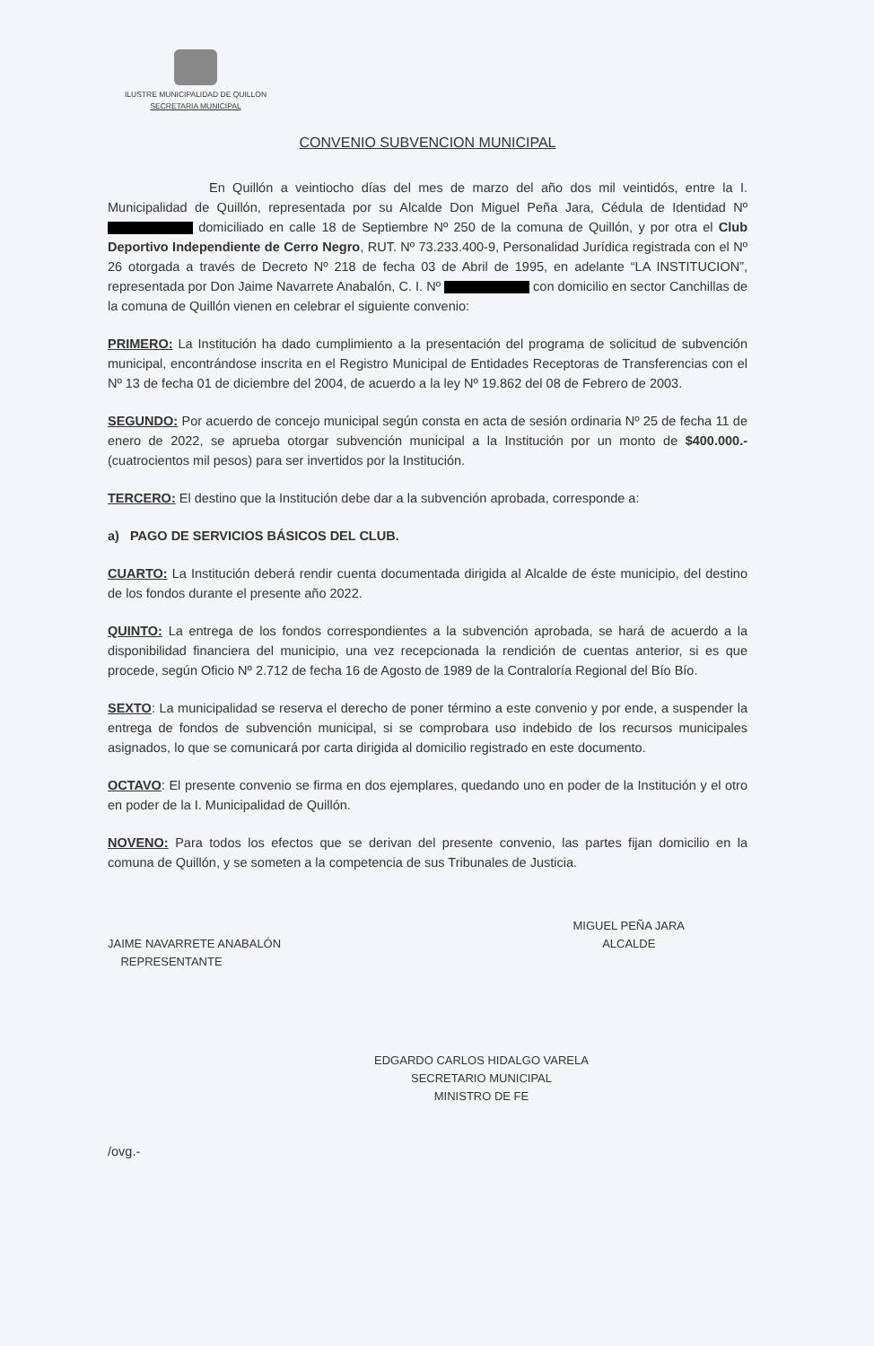ILUSTRE MUNICIPALIDAD DE QUILLON
SECRETARIA MUNICIPAL
CONVENIO SUBVENCION MUNICIPAL
En Quillón a veintiocho días del mes de marzo del año dos mil veintidós, entre la I. Municipalidad de Quillón, representada por su Alcalde Don Miguel Peña Jara, Cédula de Identidad Nº domiciliado en calle 18 de Septiembre Nº 250 de la comuna de Quillón, y por otra el Club Deportivo Independiente de Cerro Negro, RUT. Nº 73.233.400-9, Personalidad Jurídica registrada con el Nº 26 otorgada a través de Decreto Nº 218 de fecha 03 de Abril de 1995, en adelante “LA INSTITUCION”, representada por Don Jaime Navarrete Anabalón, C. I. Nº con domicilio en sector Canchillas de la comuna de Quillón vienen en celebrar el siguiente convenio:
PRIMERO: La Institución ha dado cumplimiento a la presentación del programa de solicitud de subvención municipal, encontrándose inscrita en el Registro Municipal de Entidades Receptoras de Transferencias con el Nº 13 de fecha 01 de diciembre del 2004, de acuerdo a la ley Nº 19.862 del 08 de Febrero de 2003.
SEGUNDO: Por acuerdo de concejo municipal según consta en acta de sesión ordinaria Nº 25 de fecha 11 de enero de 2022, se aprueba otorgar subvención municipal a la Institución por un monto de $400.000.- (cuatrocientos mil pesos) para ser invertidos por la Institución.
TERCERO: El destino que la Institución debe dar a la subvención aprobada, corresponde a:
a) PAGO DE SERVICIOS BÁSICOS DEL CLUB.
CUARTO: La Institución deberá rendir cuenta documentada dirigida al Alcalde de éste municipio, del destino de los fondos durante el presente año 2022.
QUINTO: La entrega de los fondos correspondientes a la subvención aprobada, se hará de acuerdo a la disponibilidad financiera del municipio, una vez recepcionada la rendición de cuentas anterior, si es que procede, según Oficio Nº 2.712 de fecha 16 de Agosto de 1989 de la Contraloría Regional del Bío Bío.
SEXTO: La municipalidad se reserva el derecho de poner término a este convenio y por ende, a suspender la entrega de fondos de subvención municipal, si se comprobara uso indebido de los recursos municipales asignados, lo que se comunicará por carta dirigida al domicilio registrado en este documento.
OCTAVO: El presente convenio se firma en dos ejemplares, quedando uno en poder de la Institución y el otro en poder de la I. Municipalidad de Quillón.
NOVENO: Para todos los efectos que se derivan del presente convenio, las partes fijan domicilio en la comuna de Quillón, y se someten a la competencia de sus Tribunales de Justicia.
JAIME NAVARRETE ANABALÓN
REPRESENTANTE
MIGUEL PEÑA JARA
ALCALDE
EDGARDO CARLOS HIDALGO VARELA
SECRETARIO MUNICIPAL
MINISTRO DE FE
/ovg.-